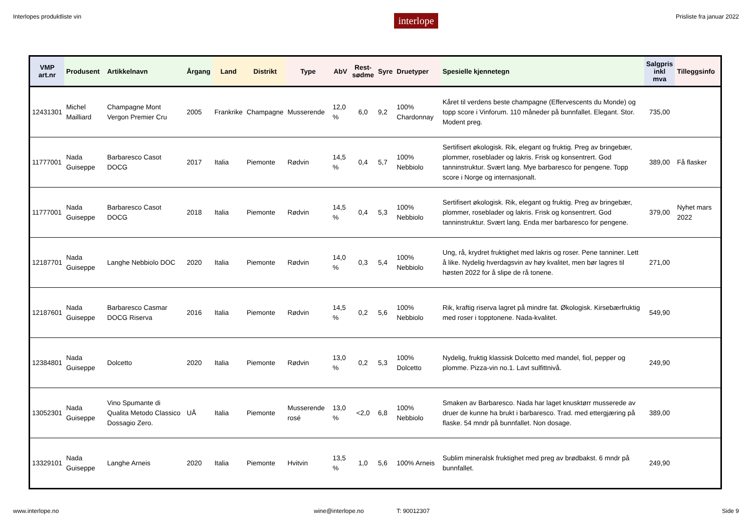Interlopes produktliste vin interlope Prisliste fra januar 2022
| VMP art.nr | Produsent | Artikkelnavn | Årgang | Land | Distrikt | Type | AbV | Rest- sødme | Syre | Druetyper | Spesielle kjennetegn | Salgpris inkl mva | Tilleggsinfo |
| --- | --- | --- | --- | --- | --- | --- | --- | --- | --- | --- | --- | --- | --- |
| 12431301 | Michel Mailliard | Champagne Mont Vergon Premier Cru | 2005 | Frankrike | Champagne | Musserende | 12,0 % | 6,0 | 9,2 | 100% Chardonnay | Kåret til verdens beste champagne (Effervescents du Monde) og topp score i Vinforum. 110 måneder på bunnfallet. Elegant. Stor. Modent preg. | 735,00 | |
| 11777001 | Nada Guiseppe | Barbaresco Casot DOCG | 2017 | Italia | Piemonte | Rødvin | 14,5 % | 0,4 | 5,7 | 100% Nebbiolo | Sertifisert økologisk. Rik, elegant og fruktig. Preg av bringebær, plommer, roseblader og lakris. Frisk og konsentrert. God tanninstruktur. Svært lang. Mye barbaresco for pengene. Topp score i Norge og internasjonalt. | 389,00 | Få flasker |
| 11777001 | Nada Guiseppe | Barbaresco Casot DOCG | 2018 | Italia | Piemonte | Rødvin | 14,5 % | 0,4 | 5,3 | 100% Nebbiolo | Sertifisert økologisk. Rik, elegant og fruktig. Preg av bringebær, plommer, roseblader og lakris. Frisk og konsentrert. God tanninstruktur. Svært lang. Enda mer barbaresco for pengene. | 379,00 | Nyhet mars 2022 |
| 12187701 | Nada Guiseppe | Langhe Nebbiolo DOC | 2020 | Italia | Piemonte | Rødvin | 14,0 % | 0,3 | 5,4 | 100% Nebbiolo | Ung, rå, krydret fruktighet med lakris og roser. Pene tanniner. Lett å like. Nydelig hverdagsvin av høy kvalitet, men bør lagres til høsten 2022 for å slipe de rå tonene. | 271,00 | |
| 12187601 | Nada Guiseppe | Barbaresco Casmar DOCG Riserva | 2016 | Italia | Piemonte | Rødvin | 14,5 % | 0,2 | 5,6 | 100% Nebbiolo | Rik, kraftig riserva lagret på mindre fat. Økologisk. Kirsebærfruktig med roser i topptonene. Nada-kvalitet. | 549,90 | |
| 12384801 | Nada Guiseppe | Dolcetto | 2020 | Italia | Piemonte | Rødvin | 13,0 % | 0,2 | 5,3 | 100% Dolcetto | Nydelig, fruktig klassisk Dolcetto med mandel, fiol, pepper og plomme. Pizza-vin no.1. Lavt sulfittnivå. | 249,90 | |
| 13052301 | Nada Guiseppe | Vino Spumante di Qualita Metodo Classico Dossagio Zero. | UÅ | Italia | Piemonte | Musserende rosé | 13,0 % | <2,0 | 6,8 | 100% Nebbiolo | Smaken av Barbaresco. Nada har laget knusktørr musserede av druer de kunne ha brukt i barbaresco. Trad. med ettergjæring på flaske. 54 mndr på bunnfallet. Non dosage. | 389,00 | |
| 13329101 | Nada Guiseppe | Langhe Arneis | 2020 | Italia | Piemonte | Hvitvin | 13,5 % | 1,0 | 5,6 | 100% Arneis | Sublim mineralsk fruktighet med preg av brødbakst. 6 mndr på bunnfallet. | 249,90 | |
www.interlope.no wine@interlope.no T: 90012307 Side 9